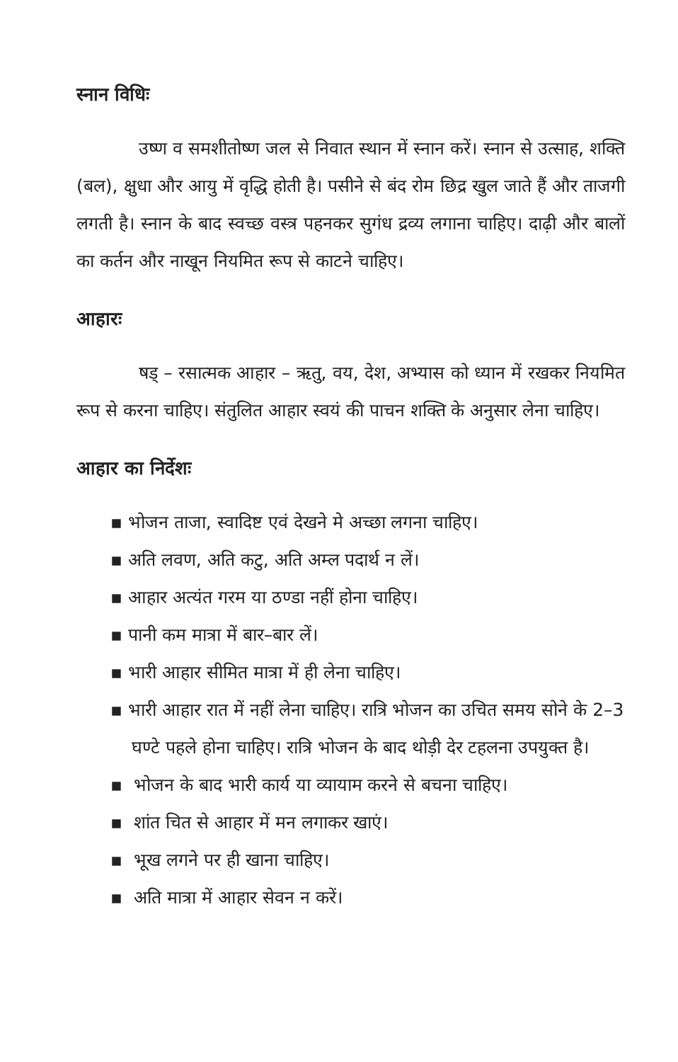स्नान विधिः
उष्ण व समशीतोष्ण जल से निवात स्थान में स्नान करें। स्नान से उत्साह, शक्ति (बल), क्षुधा और आयु में वृद्धि होती है। पसीने से बंद रोम छिद्र खुल जाते हैं और ताजगी लगती है। स्नान के बाद स्वच्छ वस्त्र पहनकर सुगंध द्रव्य लगाना चाहिए। दाढ़ी और बालों का कर्तन और नाखून नियमित रूप से काटने चाहिए।
आहारः
षड् – रसात्मक आहार – ऋतु, वय, देश, अभ्यास को ध्यान में रखकर नियमित रूप से करना चाहिए। संतुलित आहार स्वयं की पाचन शक्ति के अनुसार लेना चाहिए।
आहार का निर्देशः
▪ भोजन ताजा, स्वादिष्ट एवं देखने मे अच्छा लगना चाहिए।
▪ अति लवण, अति कटु, अति अम्ल पदार्थ न लें।
▪ आहार अत्यंत गरम या ठण्डा नहीं होना चाहिए।
▪ पानी कम मात्रा में बार–बार लें।
▪ भारी आहार सीमित मात्रा में ही लेना चाहिए।
▪ भारी आहार रात में नहीं लेना चाहिए। रात्रि भोजन का उचित समय सोने के 2–3 घण्टे पहले होना चाहिए। रात्रि भोजन के बाद थोड़ी देर टहलना उपयुक्त है।
▪ भोजन के बाद भारी कार्य या व्यायाम करने से बचना चाहिए।
▪ शांत चित से आहार में मन लगाकर खाएं।
▪ भूख लगने पर ही खाना चाहिए।
▪ अति मात्रा में आहार सेवन न करें।